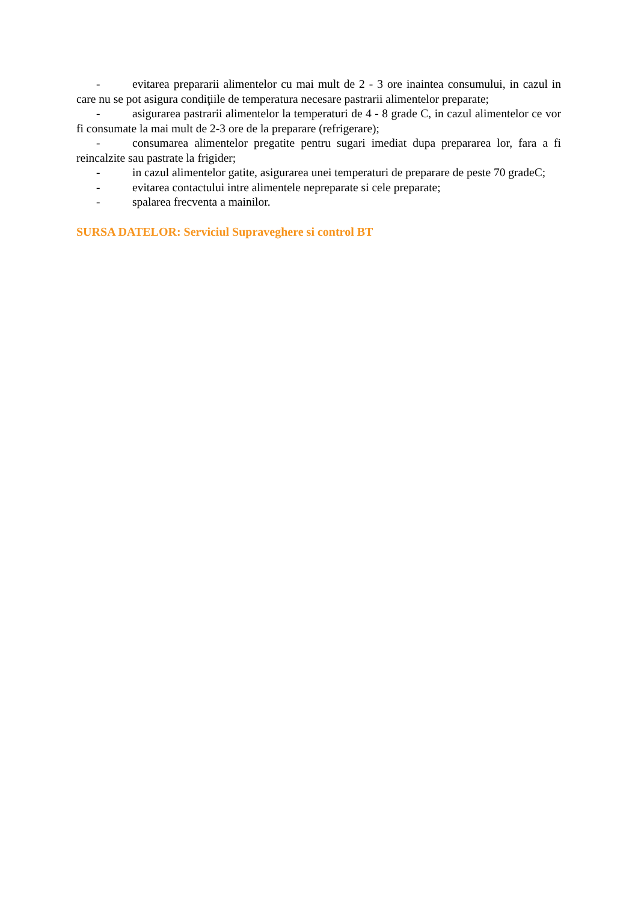- evitarea prepararii alimentelor cu mai mult de 2 - 3 ore inaintea consumului, in cazul in care nu se pot asigura condiţiile de temperatura necesare pastrarii alimentelor preparate;
- asigurarea pastrarii alimentelor la temperaturi de 4 - 8 grade C, in cazul alimentelor ce vor fi consumate la mai mult de 2-3 ore de la preparare (refrigerare);
- consumarea alimentelor pregatite pentru sugari imediat dupa prepararea lor, fara a fi reincalzite sau pastrate la frigider;
- in cazul alimentelor gatite, asigurarea unei temperaturi de preparare de peste 70 gradeC;
- evitarea contactului intre alimentele nepreparate si cele preparate;
- spalarea frecventa a mainilor.
SURSA DATELOR: Serviciul Supraveghere si control BT